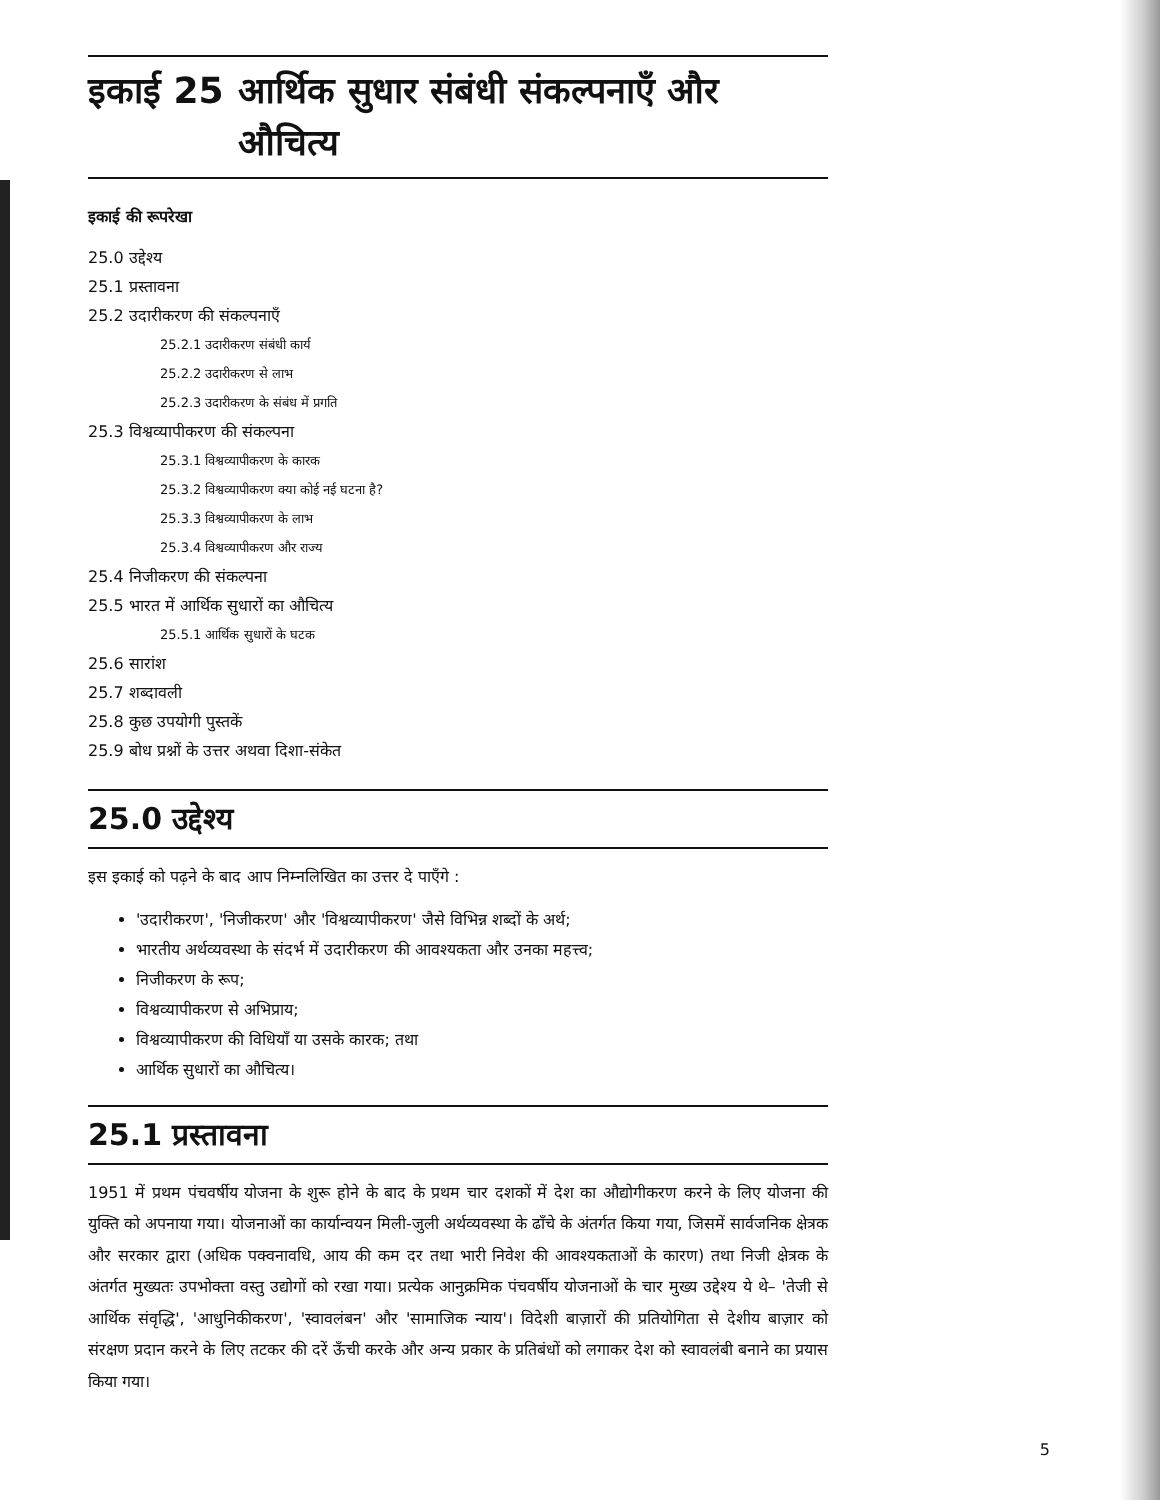इकाई 25 आर्थिक सुधार संबंधी संकल्पनाएँ और
औचित्य
इकाई की रूपरेखा
25.0 उद्देश्य
25.1 प्रस्तावना
25.2 उदारीकरण की संकल्पनाएँ
25.2.1 उदारीकरण संबंधी कार्य
25.2.2 उदारीकरण से लाभ
25.2.3 उदारीकरण के संबंध में प्रगति
25.3 विश्वव्यापीकरण की संकल्पना
25.3.1 विश्वव्यापीकरण के कारक
25.3.2 विश्वव्यापीकरण क्या कोई नई घटना है?
25.3.3 विश्वव्यापीकरण के लाभ
25.3.4 विश्वव्यापीकरण और राज्य
25.4 निजीकरण की संकल्पना
25.5 भारत में आर्थिक सुधारों का औचित्य
25.5.1 आर्थिक सुधारों के घटक
25.6 सारांश
25.7 शब्दावली
25.8 कुछ उपयोगी पुस्तकें
25.9 बोध प्रश्नों के उत्तर अथवा दिशा-संकेत
25.0 उद्देश्य
इस इकाई को पढ़ने के बाद आप निम्नलिखित का उत्तर दे पाएँगे :
'उदारीकरण', 'निजीकरण' और 'विश्वव्यापीकरण' जैसे विभिन्न शब्दों के अर्थ;
भारतीय अर्थव्यवस्था के संदर्भ में उदारीकरण की आवश्यकता और उनका महत्त्व;
निजीकरण के रूप;
विश्वव्यापीकरण से अभिप्राय;
विश्वव्यापीकरण की विधियाँ या उसके कारक; तथा
आर्थिक सुधारों का औचित्य।
25.1 प्रस्तावना
1951 में प्रथम पंचवर्षीय योजना के शुरू होने के बाद के प्रथम चार दशकों में देश का औद्योगीकरण करने के लिए योजना की युक्ति को अपनाया गया। योजनाओं का कार्यान्वयन मिली-जुली अर्थव्यवस्था के ढाँचे के अंतर्गत किया गया, जिसमें सार्वजनिक क्षेत्रक और सरकार द्वारा (अधिक पक्वनावधि, आय की कम दर तथा भारी निवेश की आवश्यकताओं के कारण) तथा निजी क्षेत्रक के अंतर्गत मुख्यतः उपभोक्ता वस्तु उद्योगों को रखा गया। प्रत्येक आनुक्रमिक पंचवर्षीय योजनाओं के चार मुख्य उद्देश्य ये थे– 'तेजी से आर्थिक संवृद्धि', 'आधुनिकीकरण', 'स्वावलंबन' और 'सामाजिक न्याय'। विदेशी बाज़ारों की प्रतियोगिता से देशीय बाज़ार को संरक्षण प्रदान करने के लिए तटकर की दरें ऊँची करके और अन्य प्रकार के प्रतिबंधों को लगाकर देश को स्वावलंबी बनाने का प्रयास किया गया।
5